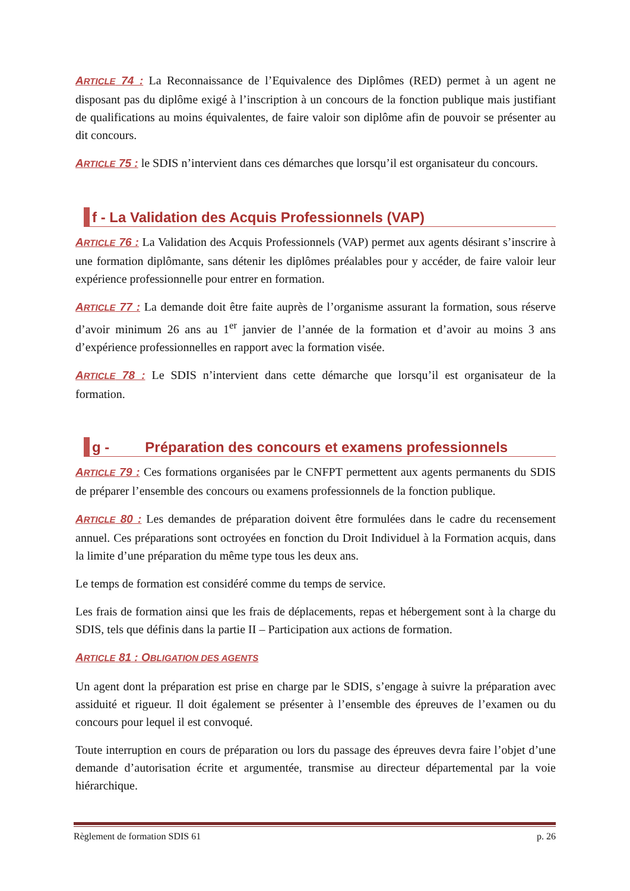ARTICLE 74 : La Reconnaissance de l’Equivalence des Diplômes (RED) permet à un agent ne disposant pas du diplôme exigé à l’inscription à un concours de la fonction publique mais justifiant de qualifications au moins équivalentes, de faire valoir son diplôme afin de pouvoir se présenter au dit concours.
ARTICLE 75 : le SDIS n’intervient dans ces démarches que lorsqu’il est organisateur du concours.
f - La Validation des Acquis Professionnels (VAP)
ARTICLE 76 : La Validation des Acquis Professionnels (VAP) permet aux agents désirant s’inscrire à une formation diplômante, sans détenir les diplômes préalables pour y accéder, de faire valoir leur expérience professionnelle pour entrer en formation.
ARTICLE 77 : La demande doit être faite auprès de l’organisme assurant la formation, sous réserve d’avoir minimum 26 ans au 1<sup>er</sup> janvier de l’année de la formation et d’avoir au moins 3 ans d’expérience professionnelles en rapport avec la formation visée.
ARTICLE 78 : Le SDIS n’intervient dans cette démarche que lorsqu’il est organisateur de la formation.
g - Préparation des concours et examens professionnels
ARTICLE 79 : Ces formations organisées par le CNFPT permettent aux agents permanents du SDIS de préparer l’ensemble des concours ou examens professionnels de la fonction publique.
ARTICLE 80 : Les demandes de préparation doivent être formulées dans le cadre du recensement annuel. Ces préparations sont octroyées en fonction du Droit Individuel à la Formation acquis, dans la limite d’une préparation du même type tous les deux ans.
Le temps de formation est considéré comme du temps de service.
Les frais de formation ainsi que les frais de déplacements, repas et hébergement sont à la charge du SDIS, tels que définis dans la partie II – Participation aux actions de formation.
ARTICLE 81 : OBLIGATION DES AGENTS
Un agent dont la préparation est prise en charge par le SDIS, s’engage à suivre la préparation avec assiduité et rigueur. Il doit également se présenter à l’ensemble des épreuves de l’examen ou du concours pour lequel il est convoqué.
Toute interruption en cours de préparation ou lors du passage des épreuves devra faire l’objet d’une demande d’autorisation écrite et argumentée, transmise au directeur départemental par la voie hiérarchique.
Règlement de formation SDIS 61 p. 26